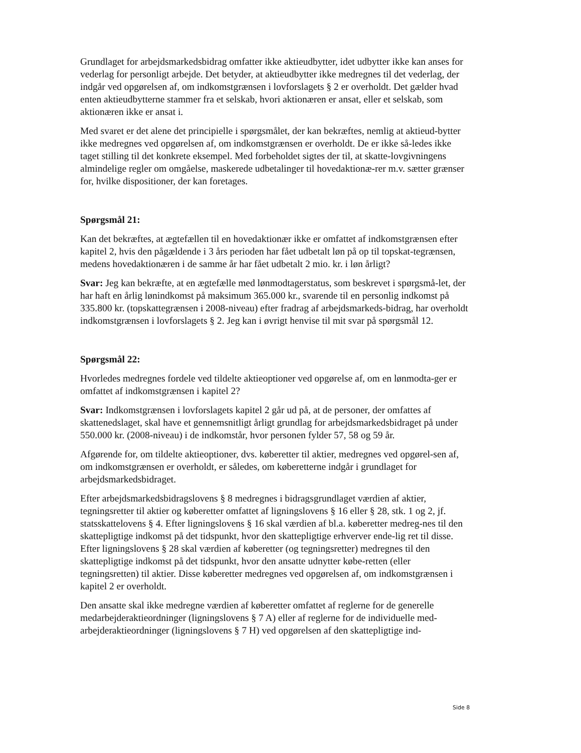Grundlaget for arbejdsmarkedsbidrag omfatter ikke aktieudbytter, idet udbytter ikke kan anses for vederlag for personligt arbejde. Det betyder, at aktieudbytter ikke medregnes til det vederlag, der indgår ved opgørelsen af, om indkomstgrænsen i lovforslagets § 2 er overholdt. Det gælder hvad enten aktieudbytterne stammer fra et selskab, hvori aktionæren er ansat, eller et selskab, som aktionæren ikke er ansat i.
Med svaret er det alene det principielle i spørgsmålet, der kan bekræftes, nemlig at aktieud-bytter ikke medregnes ved opgørelsen af, om indkomstgrænsen er overholdt. De er ikke så-ledes ikke taget stilling til det konkrete eksempel. Med forbeholdet sigtes der til, at skatte-lovgivningens almindelige regler om omgåelse, maskerede udbetalinger til hovedaktionæ-rer m.v. sætter grænser for, hvilke dispositioner, der kan foretages.
Spørgsmål 21:
Kan det bekræftes, at ægtefællen til en hovedaktionær ikke er omfattet af indkomstgrænsen efter kapitel 2, hvis den pågældende i 3 års perioden har fået udbetalt løn på op til topskat-tegrænsen, medens hovedaktionæren i de samme år har fået udbetalt 2 mio. kr. i løn årligt?
Svar: Jeg kan bekræfte, at en ægtefælle med lønmodtagerstatus, som beskrevet i spørgsmå-let, der har haft en årlig lønindkomst på maksimum 365.000 kr., svarende til en personlig indkomst på 335.800 kr. (topskattegrænsen i 2008-niveau) efter fradrag af arbejdsmarkeds-bidrag, har overholdt indkomstgrænsen i lovforslagets § 2. Jeg kan i øvrigt henvise til mit svar på spørgsmål 12.
Spørgsmål 22:
Hvorledes medregnes fordele ved tildelte aktieoptioner ved opgørelse af, om en lønmodta-ger er omfattet af indkomstgrænsen i kapitel 2?
Svar: Indkomstgrænsen i lovforslagets kapitel 2 går ud på, at de personer, der omfattes af skattenedslaget, skal have et gennemsnitligt årligt grundlag for arbejdsmarkedsbidraget på under 550.000 kr. (2008-niveau) i de indkomstår, hvor personen fylder 57, 58 og 59 år.
Afgørende for, om tildelte aktieoptioner, dvs. køberetter til aktier, medregnes ved opgørel-sen af, om indkomstgrænsen er overholdt, er således, om køberetterne indgår i grundlaget for arbejdsmarkedsbidraget.
Efter arbejdsmarkedsbidragslovens § 8 medregnes i bidragsgrundlaget værdien af aktier, tegningsretter til aktier og køberetter omfattet af ligningslovens § 16 eller § 28, stk. 1 og 2, jf. statsskattelovens § 4. Efter ligningslovens § 16 skal værdien af bl.a. køberetter medreg-nes til den skattepligtige indkomst på det tidspunkt, hvor den skattepligtige erhverver ende-lig ret til disse. Efter ligningslovens § 28 skal værdien af køberetter (og tegningsretter) medregnes til den skattepligtige indkomst på det tidspunkt, hvor den ansatte udnytter købe-retten (eller tegningsretten) til aktier. Disse køberetter medregnes ved opgørelsen af, om indkomstgrænsen i kapitel 2 er overholdt.
Den ansatte skal ikke medregne værdien af køberetter omfattet af reglerne for de generelle medarbejderaktieordninger (ligningslovens § 7 A) eller af reglerne for de individuelle med-arbejderaktieordninger (ligningslovens § 7 H) ved opgørelsen af den skattepligtige ind-
Side 8